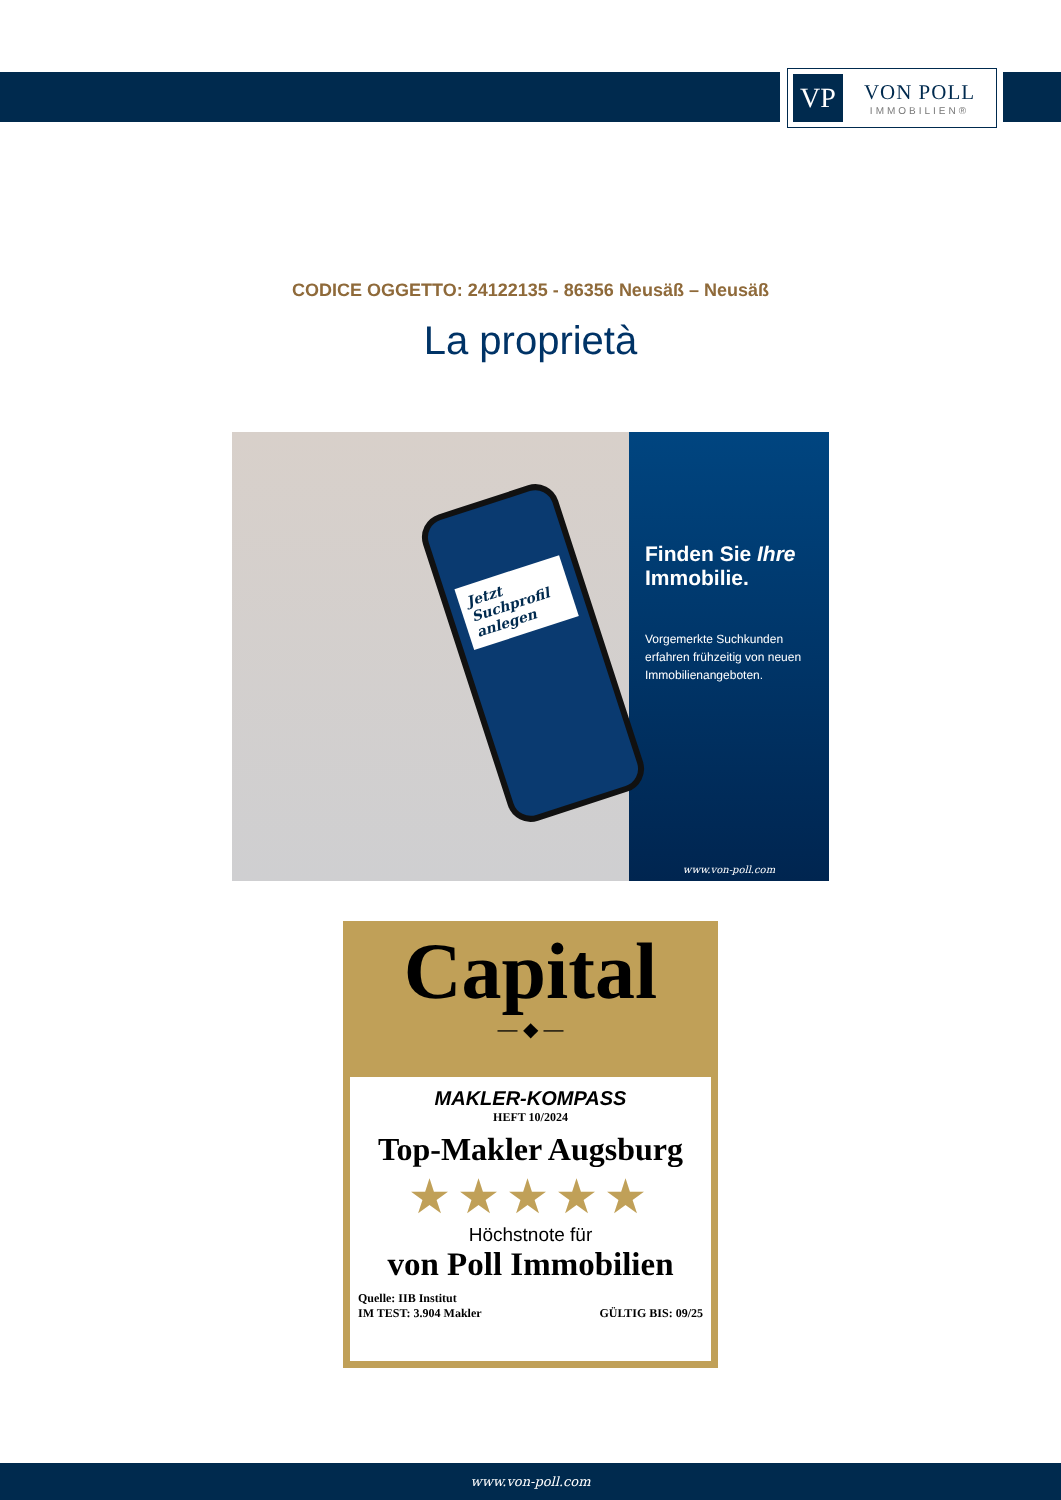VP
VON POLL
IMMOBILIEN®
CODICE OGGETTO: 24122135 - 86356 Neusäß – Neusäß
La proprietà
Jetzt Suchprofil anlegen
Finden Sie Ihre Immobilie.
Vorgemerkte Suchkunden erfahren frühzeitig von neuen Immobilienangeboten.
www.von-poll.com
Capital
— ◆ —
MAKLER-KOMPASS
HEFT 10/2024
Top-Makler Augsburg
★★★★★
Höchstnote für
von Poll Immobilien
Quelle: IIB Institut
IM TEST: 3.904 Makler
GÜLTIG BIS: 09/25
www.von-poll.com